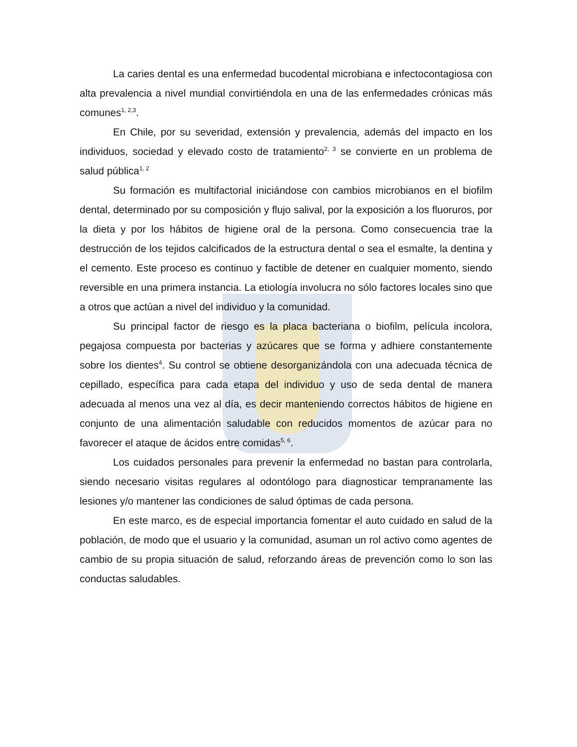La caries dental es una enfermedad bucodental microbiana e infectocontagiosa con alta prevalencia a nivel mundial convirtiéndola en una de las enfermedades crónicas más comunes<sup>1, 2,3</sup>.
En Chile, por su severidad, extensión y prevalencia, además del impacto en los individuos, sociedad y elevado costo de tratamiento<sup>2, 3</sup> se convierte en un problema de salud pública<sup>1, 2</sup>
Su formación es multifactorial iniciándose con cambios microbianos en el biofilm dental, determinado por su composición y flujo salival, por la exposición a los fluoruros, por la dieta y por los hábitos de higiene oral de la persona. Como consecuencia trae la destrucción de los tejidos calcificados de la estructura dental o sea el esmalte, la dentina y el cemento. Este proceso es continuo y factible de detener en cualquier momento, siendo reversible en una primera instancia. La etiología involucra no sólo factores locales sino que a otros que actúan a nivel del individuo y la comunidad.
Su principal factor de riesgo es la placa bacteriana o biofilm, película incolora, pegajosa compuesta por bacterias y azúcares que se forma y adhiere constantemente sobre los dientes<sup>4</sup>. Su control se obtiene desorganizándola con una adecuada técnica de cepillado, específica para cada etapa del individuo y uso de seda dental de manera adecuada al menos una vez al día, es decir manteniendo correctos hábitos de higiene en conjunto de una alimentación saludable con reducidos momentos de azúcar para no favorecer el ataque de ácidos entre comidas<sup>5, 6</sup>.
Los cuidados personales para prevenir la enfermedad no bastan para controlarla, siendo necesario visitas regulares al odontólogo para diagnosticar tempranamente las lesiones y/o mantener las condiciones de salud óptimas de cada persona.
En este marco, es de especial importancia fomentar el auto cuidado en salud de la población, de modo que el usuario y la comunidad, asuman un rol activo como agentes de cambio de su propia situación de salud, reforzando áreas de prevención como lo son las conductas saludables.